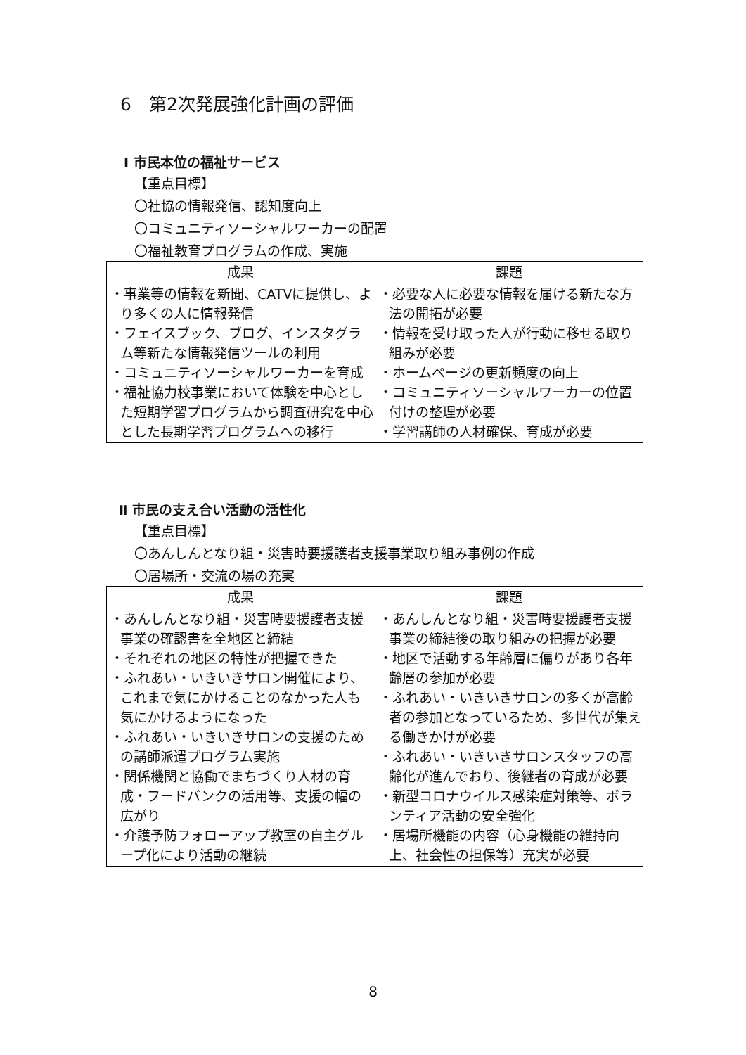6　第2次発展強化計画の評価
Ⅰ 市民本位の福祉サービス
【重点目標】
〇社協の情報発信、認知度向上
〇コミュニティソーシャルワーカーの配置
〇福祉教育プログラムの作成、実施
| 成果 | 課題 |
| --- | --- |
| ・事業等の情報を新聞、CATVに提供し、より多くの人に情報発信 ・フェイスブック、ブログ、インスタグラム等新たな情報発信ツールの利用 ・コミュニティソーシャルワーカーを育成 ・福祉協力校事業において体験を中心とした短期学習プログラムから調査研究を中心とした長期学習プログラムへの移行 | ・必要な人に必要な情報を届ける新たな方法の開拓が必要 ・情報を受け取った人が行動に移せる取り組みが必要 ・ホームページの更新頻度の向上 ・コミュニティソーシャルワーカーの位置付けの整理が必要 ・学習講師の人材確保、育成が必要 |
Ⅱ 市民の支え合い活動の活性化
【重点目標】
〇あんしんとなり組・災害時要援護者支援事業取り組み事例の作成
〇居場所・交流の場の充実
| 成果 | 課題 |
| --- | --- |
| ・あんしんとなり組・災害時要援護者支援事業の確認書を全地区と締結 ・それぞれの地区の特性が把握できた ・ふれあい・いきいきサロン開催により、これまで気にかけることのなかった人も気にかけるようになった ・ふれあい・いきいきサロンの支援のための講師派遣プログラム実施 ・関係機関と協働でまちづくり人材の育成・フードバンクの活用等、支援の幅の広がり ・介護予防フォローアップ教室の自主グループ化により活動の継続 | ・あんしんとなり組・災害時要援護者支援事業の締結後の取り組みの把握が必要 ・地区で活動する年齢層に偏りがあり各年齢層の参加が必要 ・ふれあい・いきいきサロンの多くが高齢者の参加となっているため、多世代が集える働きかけが必要 ・ふれあい・いきいきサロンスタッフの高齢化が進んでおり、後継者の育成が必要 ・新型コロナウイルス感染症対策等、ボランティア活動の安全強化 ・居場所機能の内容（心身機能の維持向上、社会性の担保等）充実が必要 |
8